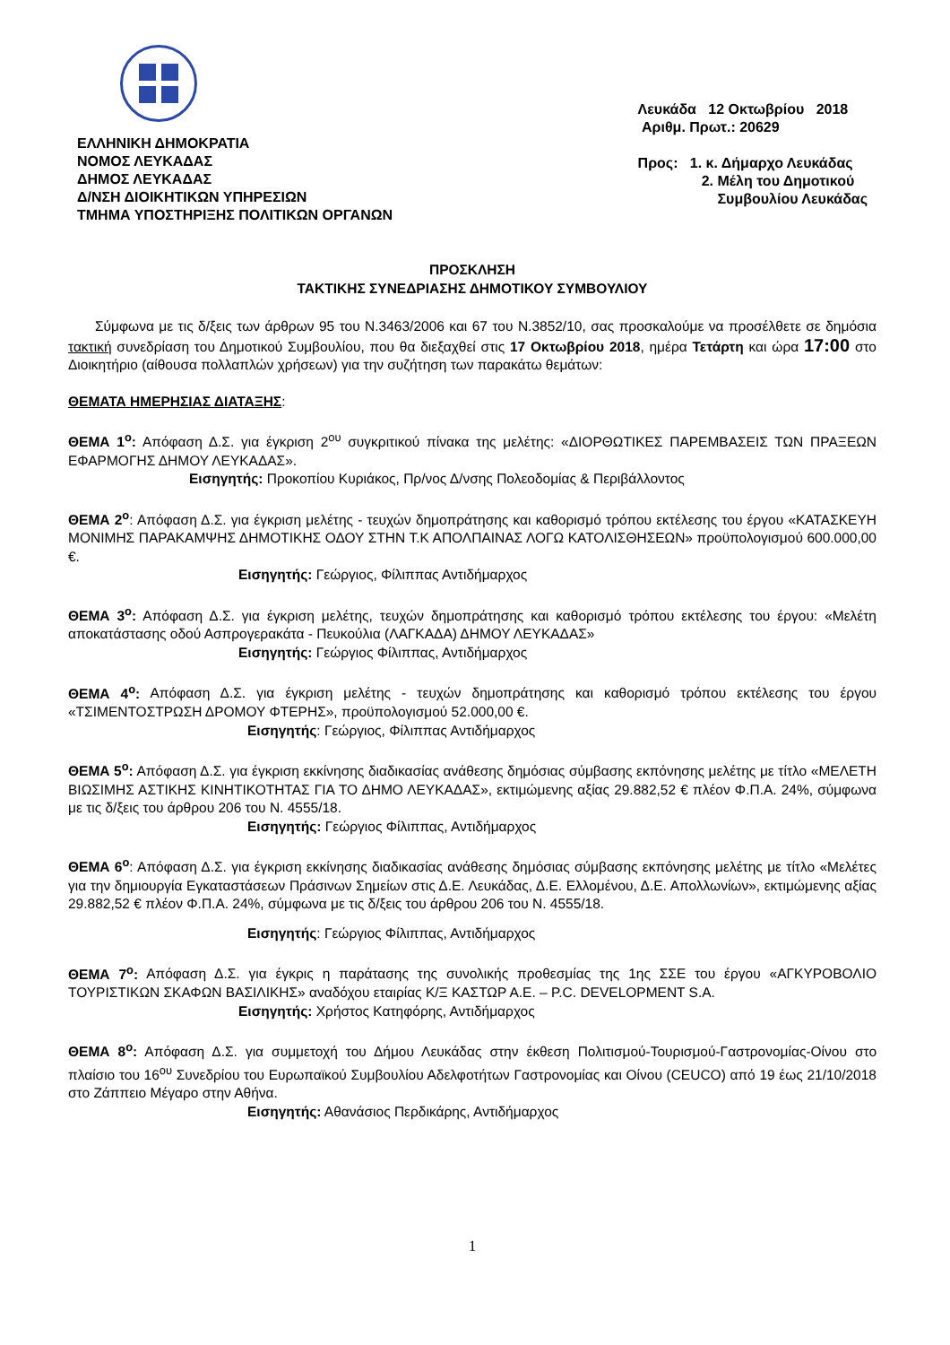ΕΛΛΗΝΙΚΗ ΔΗΜΟΚΡΑΤΙΑ
ΝΟΜΟΣ ΛΕΥΚΑΔΑΣ
ΔΗΜΟΣ ΛΕΥΚΑΔΑΣ
Δ/ΝΣΗ ΔΙΟΙΚΗΤΙΚΩΝ ΥΠΗΡΕΣΙΩΝ
ΤΜΗΜΑ ΥΠΟΣΤΗΡΙΞΗΣ ΠΟΛΙΤΙΚΩΝ ΟΡΓΑΝΩΝ
Λευκάδα 12 Οκτωβρίου 2018
Αριθμ. Πρωτ.: 20629
Προς: 1. κ. Δήμαρχο Λευκάδας
2. Μέλη του Δημοτικού
Συμβουλίου Λευκάδας
ΠΡΟΣΚΛΗΣΗ
ΤΑΚΤΙΚΗΣ ΣΥΝΕΔΡΙΑΣΗΣ ΔΗΜΟΤΙΚΟΥ ΣΥΜΒΟΥΛΙΟΥ
Σύμφωνα με τις δ/ξεις των άρθρων 95 του Ν.3463/2006 και 67 του Ν.3852/10, σας προσκαλούμε να προσέλθετε σε δημόσια τακτική συνεδρίαση του Δημοτικού Συμβουλίου, που θα διεξαχθεί στις 17 Οκτωβρίου 2018, ημέρα Τετάρτη και ώρα 17:00 στο Διοικητήριο (αίθουσα πολλαπλών χρήσεων) για την συζήτηση των παρακάτω θεμάτων:
ΘΕΜΑΤΑ ΗΜΕΡΗΣΙΑΣ ΔΙΑΤΑΞΗΣ:
ΘΕΜΑ 1<sup>ο</sup>: Απόφαση Δ.Σ. για έγκριση 2<sup>ου</sup> συγκριτικού πίνακα της μελέτης: «ΔΙΟΡΘΩΤΙΚΕΣ ΠΑΡΕΜΒΑΣΕΙΣ ΤΩΝ ΠΡΑΞΕΩΝ ΕΦΑΡΜΟΓΗΣ ΔΗΜΟΥ ΛΕΥΚΑΔΑΣ».
Εισηγητής: Προκοπίου Κυριάκος, Πρ/νος Δ/νσης Πολεοδομίας & Περιβάλλοντος
ΘΕΜΑ 2<sup>ο</sup>: Απόφαση Δ.Σ. για έγκριση μελέτης - τευχών δημοπράτησης και καθορισμό τρόπου εκτέλεσης του έργου «ΚΑΤΑΣΚΕΥΗ ΜΟΝΙΜΗΣ ΠΑΡΑΚΑΜΨΗΣ ΔΗΜΟΤΙΚΗΣ ΟΔΟΥ ΣΤΗΝ Τ.Κ ΑΠΟΛΠΑΙΝΑΣ ΛΟΓΩ ΚΑΤΟΛΙΣΘΗΣΕΩΝ» προϋπολογισμού 600.000,00 €.
Εισηγητής: Γεώργιος, Φίλιππας Αντιδήμαρχος
ΘΕΜΑ 3<sup>ο</sup>: Απόφαση Δ.Σ. για έγκριση μελέτης, τευχών δημοπράτησης και καθορισμό τρόπου εκτέλεσης του έργου: «Μελέτη αποκατάστασης οδού Ασπρογερακάτα - Πευκούλια (ΛΑΓΚΑΔΑ) ΔΗΜΟΥ ΛΕΥΚΑΔΑΣ»
Εισηγητής: Γεώργιος Φίλιππας, Αντιδήμαρχος
ΘΕΜΑ 4<sup>ο</sup>: Απόφαση Δ.Σ. για έγκριση μελέτης - τευχών δημοπράτησης και καθορισμό τρόπου εκτέλεσης του έργου «ΤΣΙΜΕΝΤΟΣΤΡΩΣΗ ΔΡΟΜΟΥ ΦΤΕΡΗΣ», προϋπολογισμού 52.000,00 €.
Εισηγητής: Γεώργιος, Φίλιππας Αντιδήμαρχος
ΘΕΜΑ 5<sup>ο</sup>: Απόφαση Δ.Σ. για έγκριση εκκίνησης διαδικασίας ανάθεσης δημόσιας σύμβασης εκπόνησης μελέτης με τίτλο «ΜΕΛΕΤΗ ΒΙΩΣΙΜΗΣ ΑΣΤΙΚΗΣ ΚΙΝΗΤΙΚΟΤΗΤΑΣ ΓΙΑ ΤΟ ΔΗΜΟ ΛΕΥΚΑΔΑΣ», εκτιμώμενης αξίας 29.882,52 € πλέον Φ.Π.Α. 24%, σύμφωνα με τις δ/ξεις του άρθρου 206 του Ν. 4555/18.
Εισηγητής: Γεώργιος Φίλιππας, Αντιδήμαρχος
ΘΕΜΑ 6<sup>ο</sup>: Απόφαση Δ.Σ. για έγκριση εκκίνησης διαδικασίας ανάθεσης δημόσιας σύμβασης εκπόνησης μελέτης με τίτλο «Μελέτες για την δημιουργία Εγκαταστάσεων Πράσινων Σημείων στις Δ.Ε. Λευκάδας, Δ.Ε. Ελλομένου, Δ.Ε. Απολλωνίων», εκτιμώμενης αξίας 29.882,52 € πλέον Φ.Π.Α. 24%, σύμφωνα με τις δ/ξεις του άρθρου 206 του Ν. 4555/18.
Εισηγητής: Γεώργιος Φίλιππας, Αντιδήμαρχος
ΘΕΜΑ 7<sup>ο</sup>: Απόφαση Δ.Σ. για έγκρις η παράτασης της συνολικής προθεσμίας της 1ης ΣΣΕ του έργου «ΑΓΚΥΡΟΒΟΛΙΟ ΤΟΥΡΙΣΤΙΚΩΝ ΣΚΑΦΩΝ ΒΑΣΙΛΙΚΗΣ» αναδόχου εταιρίας Κ/Ξ ΚΑΣΤΩΡ Α.Ε. – P.C. DEVELOPMENT S.A.
Εισηγητής: Χρήστος Κατηφόρης, Αντιδήμαρχος
ΘΕΜΑ 8<sup>ο</sup>: Απόφαση Δ.Σ. για συμμετοχή του Δήμου Λευκάδας στην έκθεση Πολιτισμού-Τουρισμού-Γαστρονομίας-Οίνου στο πλαίσιο του 16<sup>ου</sup> Συνεδρίου του Ευρωπαϊκού Συμβουλίου Αδελφοτήτων Γαστρονομίας και Οίνου (CEUCO) από 19 έως 21/10/2018 στο Ζάππειο Μέγαρο στην Αθήνα.
Εισηγητής: Αθανάσιος Περδικάρης, Αντιδήμαρχος
1